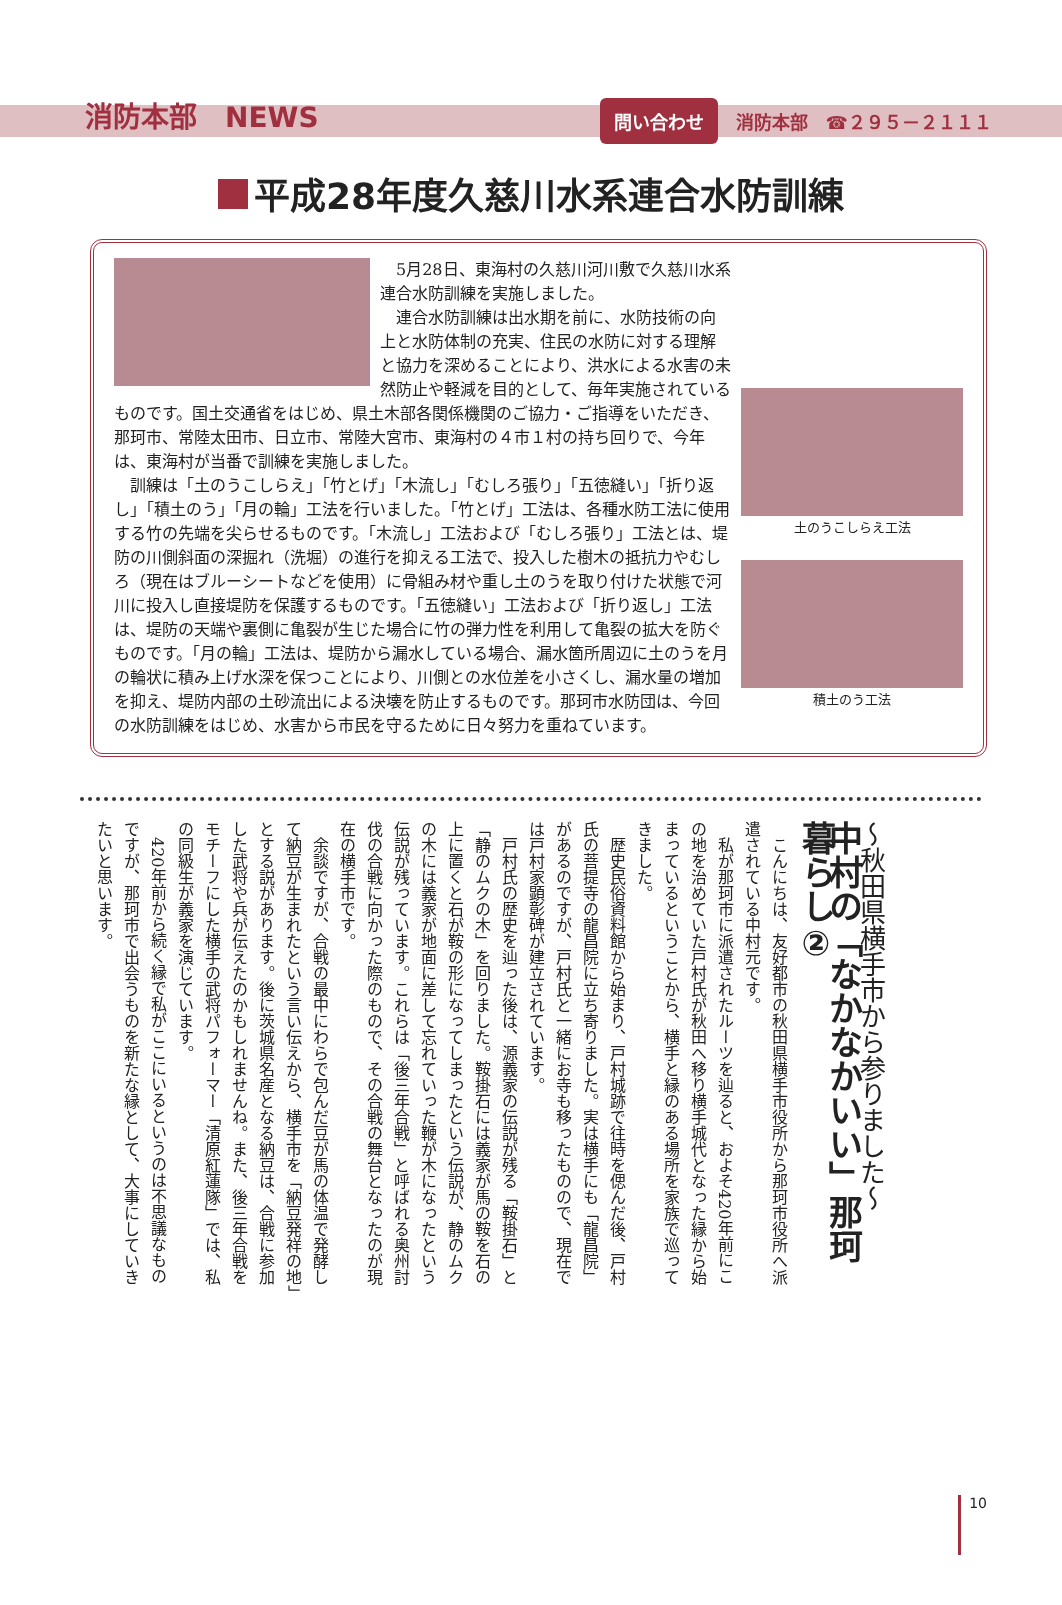消防本部　NEWS 問い合わせ 消防本部　☎２９５－２１１１
平成28年度久慈川水系連合水防訓練
土のうこしらえ工法
積土のう工法
5月28日、東海村の久慈川河川敷で久慈川水系連合水防訓練を実施しました。
連合水防訓練は出水期を前に、水防技術の向上と水防体制の充実、住民の水防に対する理解と協力を深めることにより、洪水による水害の未然防止や軽減を目的として、毎年実施されているものです。国土交通省をはじめ、県土木部各関係機関のご協力・ご指導をいただき、那珂市、常陸太田市、日立市、常陸大宮市、東海村の４市１村の持ち回りで、今年は、東海村が当番で訓練を実施しました。
訓練は「土のうこしらえ」「竹とげ」「木流し」「むしろ張り」「五徳縫い」「折り返し」「積土のう」「月の輪」工法を行いました。「竹とげ」工法は、各種水防工法に使用する竹の先端を尖らせるものです。「木流し」工法および「むしろ張り」工法とは、堤防の川側斜面の深掘れ（洗堀）の進行を抑える工法で、投入した樹木の抵抗力やむしろ（現在はブルーシートなどを使用）に骨組み材や重し土のうを取り付けた状態で河川に投入し直接堤防を保護するものです。「五徳縫い」工法および「折り返し」工法は、堤防の天端や裏側に亀裂が生じた場合に竹の弾力性を利用して亀裂の拡大を防ぐものです。「月の輪」工法は、堤防から漏水している場合、漏水箇所周辺に土のうを月の輪状に積み上げ水深を保つことにより、川側との水位差を小さくし、漏水量の増加を抑え、堤防内部の土砂流出による決壊を防止するものです。那珂市水防団は、今回の水防訓練をはじめ、水害から市民を守るために日々努力を重ねています。
～秋田県横手市から参りました～
中村の「なかなかいい」那珂暮らし②
こんにちは、友好都市の秋田県横手市役所から那珂市役所へ派遣されている中村元です。
私が那珂市に派遣されたルーツを辿ると、およそ420年前にこの地を治めていた戸村氏が秋田へ移り横手城代となった縁から始まっているということから、横手と縁のある場所を家族で巡ってきました。
歴史民俗資料館から始まり、戸村城跡で往時を偲んだ後、戸村氏の菩提寺の龍昌院に立ち寄りました。実は横手にも「龍昌院」があるのですが、戸村氏と一緒にお寺も移ったものので、現在では戸村家顕彰碑が建立されています。
戸村氏の歴史を辿った後は、源義家の伝説が残る「鞍掛石」と「静のムクの木」を回りました。鞍掛石には義家が馬の鞍を石の上に置くと石が鞍の形になってしまったという伝説が、静のムクの木には義家が地面に差して忘れていった鞭が木になったという伝説が残っています。これらは「後三年合戦」と呼ばれる奥州討伐の合戦に向かった際のもので、その合戦の舞台となったのが現在の横手市です。
余談ですが、合戦の最中にわらで包んだ豆が馬の体温で発酵して納豆が生まれたという言い伝えから、横手市を「納豆発祥の地」とする説があります。後に茨城県名産となる納豆は、合戦に参加した武将や兵が伝えたのかもしれませんね。また、後三年合戦をモチーフにした横手の武将パフォーマー「清原紅蓮隊」では、私の同級生が義家を演じています。
420年前から続く縁で私がここにいるというのは不思議なものですが、那珂市で出会うものを新たな縁として、大事にしていきたいと思います。
10